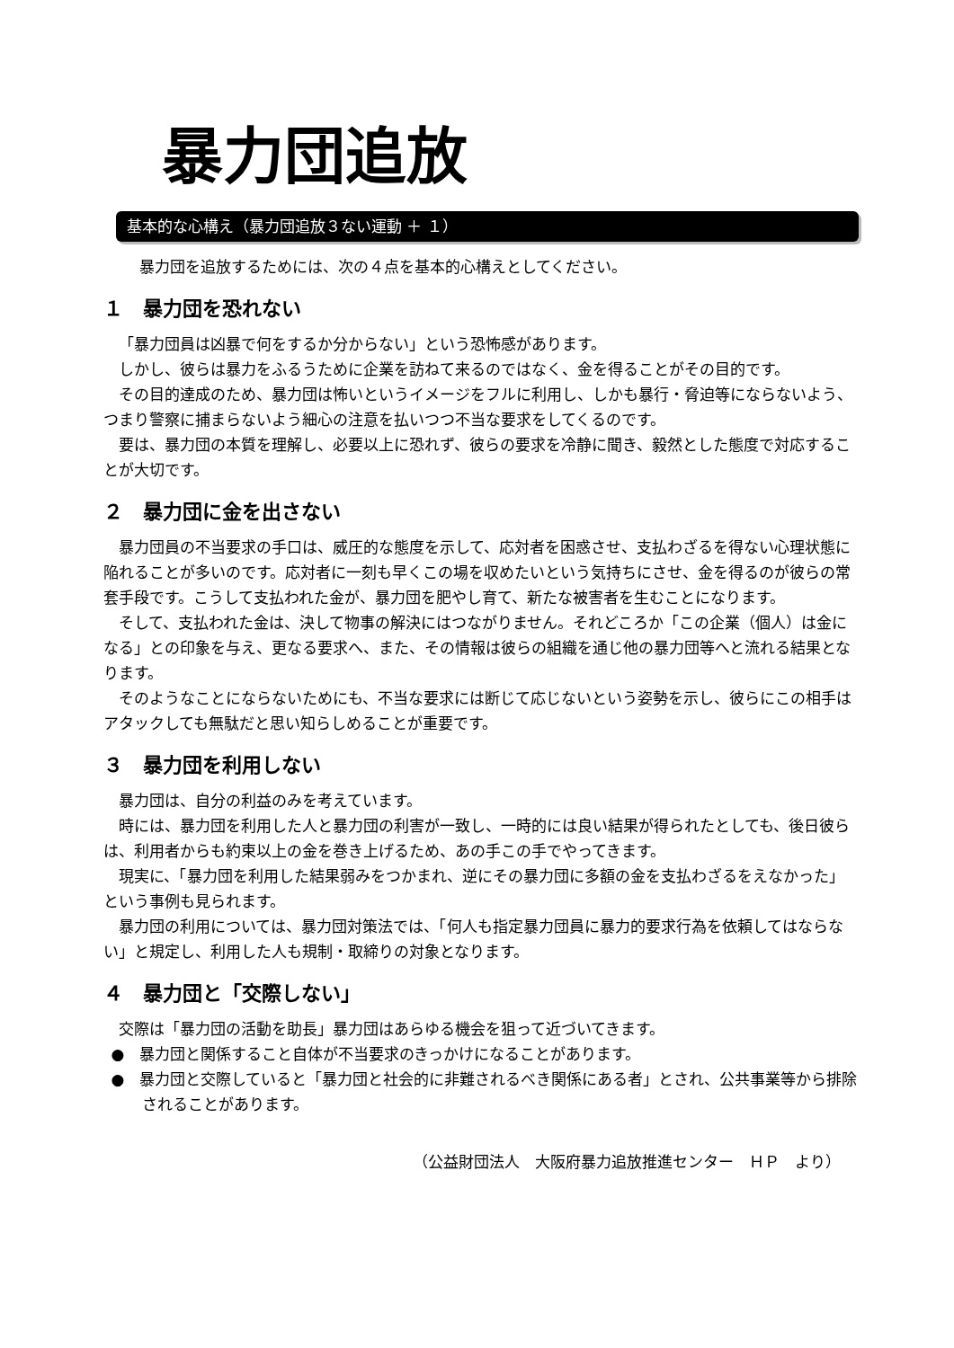暴力団追放
基本的な心構え（暴力団追放３ない運動 ＋ １）
暴力団を追放するためには、次の４点を基本的心構えとしてください。
１　暴力団を恐れない
「暴力団員は凶暴で何をするか分からない」という恐怖感があります。
しかし、彼らは暴力をふるうために企業を訪ねて来るのではなく、金を得ることがその目的です。
その目的達成のため、暴力団は怖いというイメージをフルに利用し、しかも暴行・脅迫等にならないよう、つまり警察に捕まらないよう細心の注意を払いつつ不当な要求をしてくるのです。
要は、暴力団の本質を理解し、必要以上に恐れず、彼らの要求を冷静に聞き、毅然とした態度で対応することが大切です。
２　暴力団に金を出さない
暴力団員の不当要求の手口は、威圧的な態度を示して、応対者を困惑させ、支払わざるを得ない心理状態に陥れることが多いのです。応対者に一刻も早くこの場を収めたいという気持ちにさせ、金を得るのが彼らの常套手段です。こうして支払われた金が、暴力団を肥やし育て、新たな被害者を生むことになります。
そして、支払われた金は、決して物事の解決にはつながりません。それどころか「この企業（個人）は金になる」との印象を与え、更なる要求へ、また、その情報は彼らの組織を通じ他の暴力団等へと流れる結果となります。
そのようなことにならないためにも、不当な要求には断じて応じないという姿勢を示し、彼らにこの相手はアタックしても無駄だと思い知らしめることが重要です。
３　暴力団を利用しない
暴力団は、自分の利益のみを考えています。
時には、暴力団を利用した人と暴力団の利害が一致し、一時的には良い結果が得られたとしても、後日彼らは、利用者からも約束以上の金を巻き上げるため、あの手この手でやってきます。
現実に、「暴力団を利用した結果弱みをつかまれ、逆にその暴力団に多額の金を支払わざるをえなかった」という事例も見られます。
暴力団の利用については、暴力団対策法では、「何人も指定暴力団員に暴力的要求行為を依頼してはならない」と規定し、利用した人も規制・取締りの対象となります。
４　暴力団と「交際しない」
交際は「暴力団の活動を助長」暴力団はあらゆる機会を狙って近づいてきます。
●　暴力団と関係すること自体が不当要求のきっかけになることがあります。
●　暴力団と交際していると「暴力団と社会的に非難されるべき関係にある者」とされ、公共事業等から排除されることがあります。
（公益財団法人　大阪府暴力追放推進センター　ＨＰ　より）